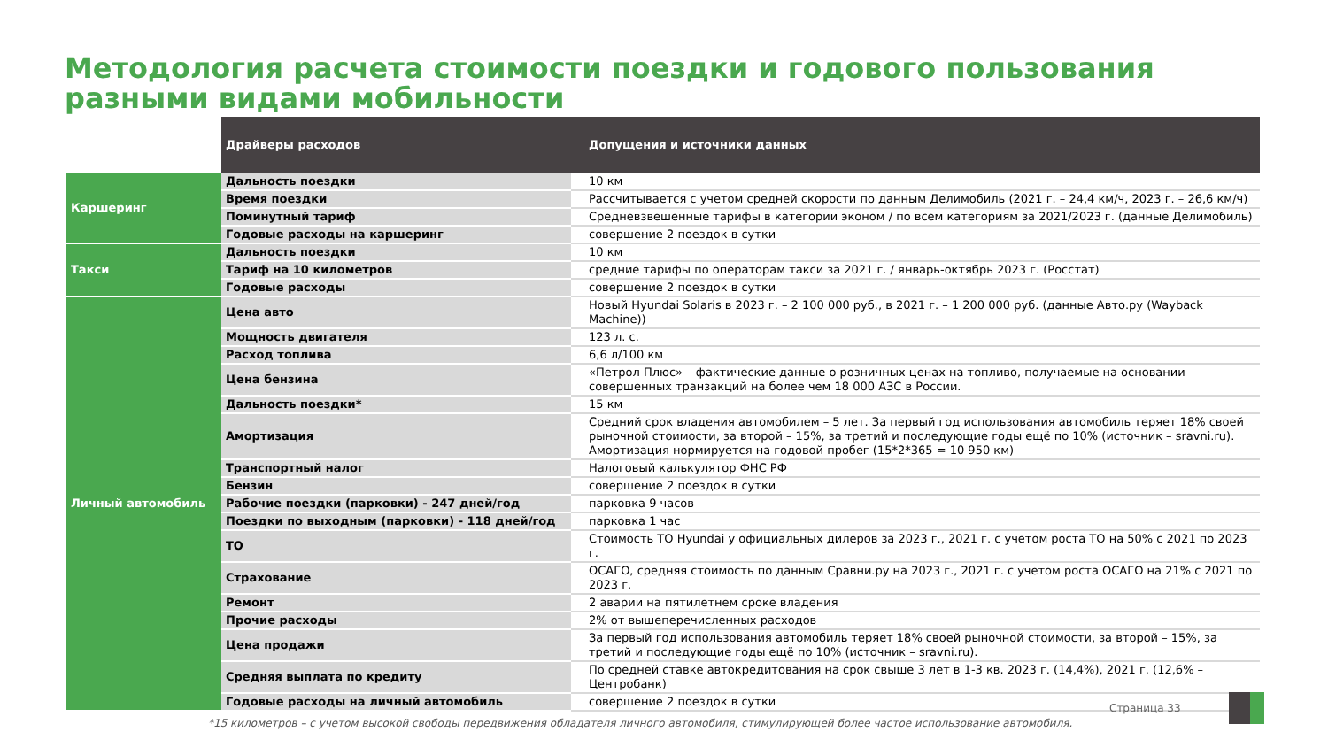Методология расчета стоимости поездки и годового пользования
разными видами мобильности
| | Драйверы расходов | Допущения и источники данных |
| --- | --- | --- |
| Каршеринг | Дальность поездки | 10 км |
| | Время поездки | Рассчитывается с учетом средней скорости по данным Делимобиль (2021 г. – 24,4 км/ч, 2023 г. – 26,6 км/ч) |
| | Поминутный тариф | Средневзвешенные тарифы в категории эконом / по всем категориям за 2021/2023 г. (данные Делимобиль) |
| | Годовые расходы на каршеринг | совершение 2 поездок в сутки |
| Такси | Дальность поездки | 10 км |
| | Тариф на 10 километров | средние тарифы по операторам такси за 2021 г. / январь-октябрь 2023 г. (Росстат) |
| | Годовые расходы | совершение 2 поездок в сутки |
| Личный автомобиль | Цена авто | Новый Hyundai Solaris в 2023 г. – 2 100 000 руб., в 2021 г. – 1 200 000 руб. (данные Авто.ру (Wayback Machine)) |
| | Мощность двигателя | 123 л. с. |
| | Расход топлива | 6,6 л/100 км |
| | Цена бензина | «Петрол Плюс» – фактические данные о розничных ценах на топливо, получаемые на основании совершенных транзакций на более чем 18 000 АЗС в России. |
| | Дальность поездки* | 15 км |
| | Амортизация | Средний срок владения автомобилем – 5 лет. За первый год использования автомобиль теряет 18% своей рыночной стоимости, за второй – 15%, за третий и последующие годы ещё по 10% (источник – sravni.ru). Амортизация нормируется на годовой пробег (15*2*365 = 10 950 км) |
| | Транспортный налог | Налоговый калькулятор ФНС РФ |
| | Бензин | совершение 2 поездок в сутки |
| | Рабочие поездки (парковки) - 247 дней/год | парковка 9 часов |
| | Поездки по выходным (парковки) - 118 дней/год | парковка 1 час |
| | ТО | Стоимость ТО Hyundai у официальных дилеров за 2023 г., 2021 г. с учетом роста ТО на 50% с 2021 по 2023 г. |
| | Страхование | ОСАГО, средняя стоимость по данным Сравни.ру на 2023 г., 2021 г. с учетом роста ОСАГО на 21% с 2021 по 2023 г. |
| | Ремонт | 2 аварии на пятилетнем сроке владения |
| | Прочие расходы | 2% от вышеперечисленных расходов |
| | Цена продажи | За первый год использования автомобиль теряет 18% своей рыночной стоимости, за второй – 15%, за третий и последующие годы ещё по 10% (источник – sravni.ru). |
| | Средняя выплата по кредиту | По средней ставке автокредитования на срок свыше 3 лет в 1-3 кв. 2023 г. (14,4%), 2021 г. (12,6% – Центробанк) |
| | Годовые расходы на личный автомобиль | совершение 2 поездок в сутки |
Страница 33
*15 километров – с учетом высокой свободы передвижения обладателя личного автомобиля, стимулирующей более частое использование автомобиля.